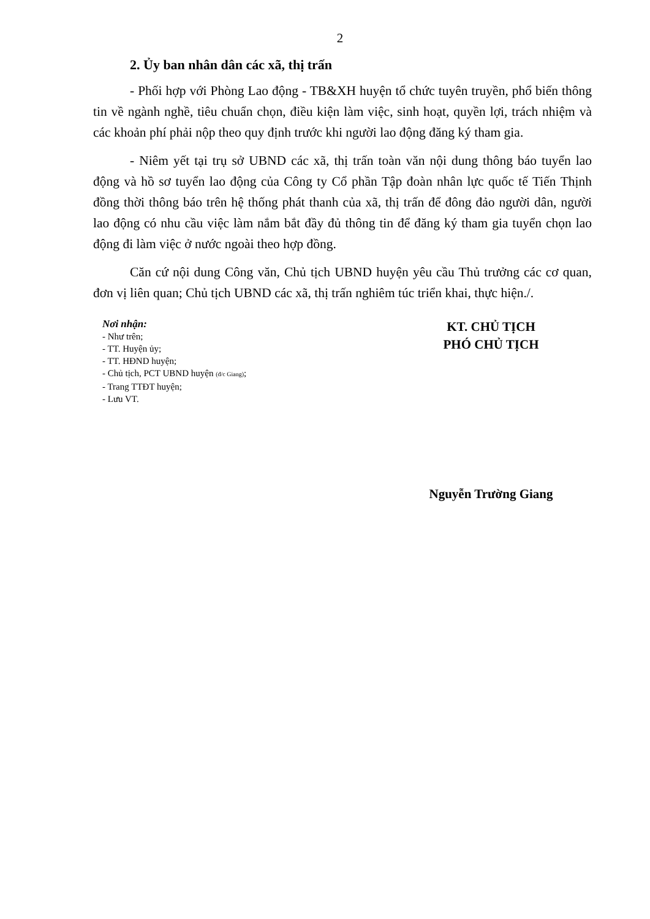2
2. Ủy ban nhân dân các xã, thị trấn
- Phối hợp với Phòng Lao động - TB&XH huyện tổ chức tuyên truyền, phổ biến thông tin về ngành nghề, tiêu chuẩn chọn, điều kiện làm việc, sinh hoạt, quyền lợi, trách nhiệm và các khoản phí phải nộp theo quy định trước khi người lao động đăng ký tham gia.
- Niêm yết tại trụ sở UBND các xã, thị trấn toàn văn nội dung thông báo tuyển lao động và hồ sơ tuyển lao động của Công ty Cổ phần Tập đoàn nhân lực quốc tế Tiến Thịnh đồng thời thông báo trên hệ thống phát thanh của xã, thị trấn để đông đảo người dân, người lao động có nhu cầu việc làm nắm bắt đầy đủ thông tin để đăng ký tham gia tuyển chọn lao động đi làm việc ở nước ngoài theo hợp đồng.
Căn cứ nội dung Công văn, Chủ tịch UBND huyện yêu cầu Thủ trưởng các cơ quan, đơn vị liên quan; Chủ tịch UBND các xã, thị trấn nghiêm túc triển khai, thực hiện./.
Nơi nhận:
- Như trên;
- TT. Huyện ủy;
- TT. HĐND huyện;
- Chủ tịch, PCT UBND huyện (đ/c Giang);
- Trang TTĐT huyện;
- Lưu VT.
KT. CHỦ TỊCH
PHÓ CHỦ TỊCH
Nguyễn Trường Giang